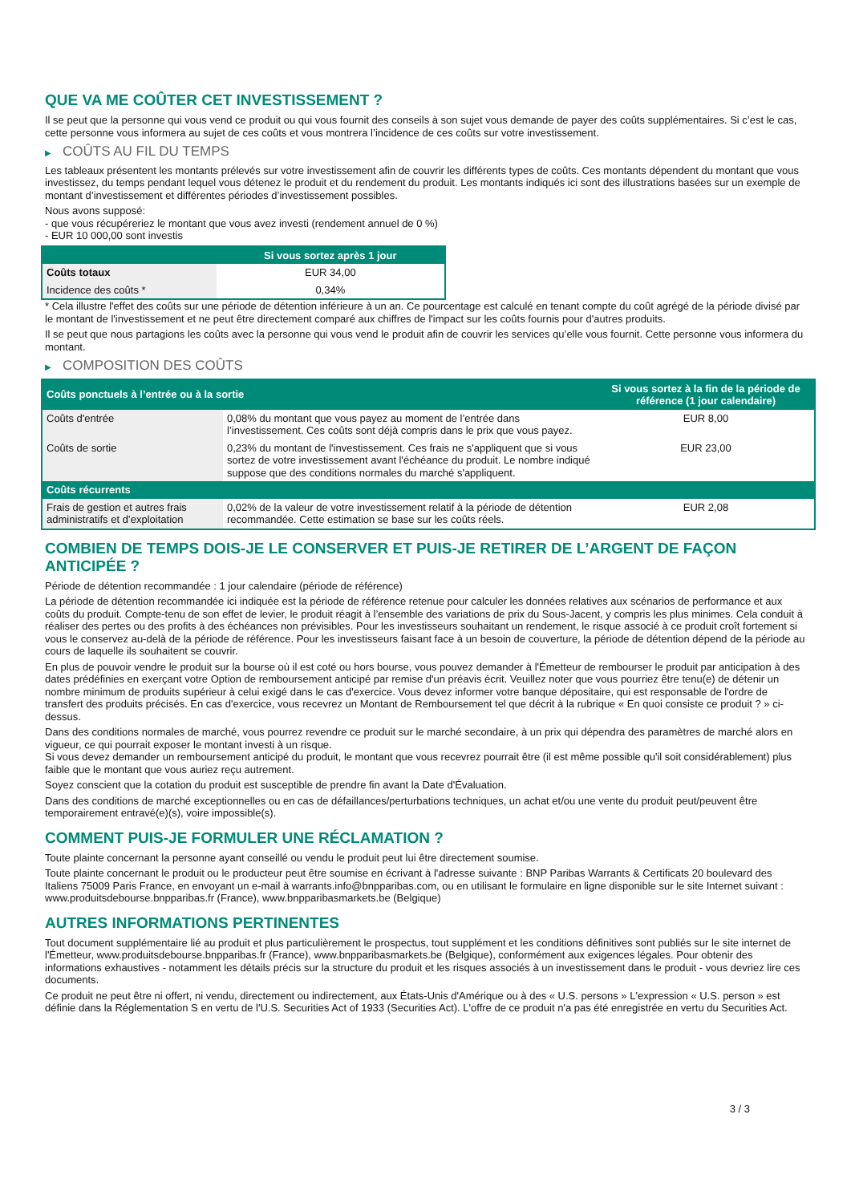QUE VA ME COÛTER CET INVESTISSEMENT ?
Il se peut que la personne qui vous vend ce produit ou qui vous fournit des conseils à son sujet vous demande de payer des coûts supplémentaires. Si c’est le cas, cette personne vous informera au sujet de ces coûts et vous montrera l’incidence de ces coûts sur votre investissement.
▶ COÛTS AU FIL DU TEMPS
Les tableaux présentent les montants prélevés sur votre investissement afin de couvrir les différents types de coûts. Ces montants dépendent du montant que vous investissez, du temps pendant lequel vous détenez le produit et du rendement du produit. Les montants indiqués ici sont des illustrations basées sur un exemple de montant d’investissement et différentes périodes d’investissement possibles.
Nous avons supposé:
- que vous récupéreriez le montant que vous avez investi (rendement annuel de 0 %)
- EUR 10 000,00 sont investis
| | Si vous sortez après 1 jour |
| --- | --- |
| Coûts totaux | EUR 34,00 |
| Incidence des coûts * | 0,34% |
* Cela illustre l'effet des coûts sur une période de détention inférieure à un an. Ce pourcentage est calculé en tenant compte du coût agrégé de la période divisé par le montant de l'investissement et ne peut être directement comparé aux chiffres de l'impact sur les coûts fournis pour d'autres produits.
Il se peut que nous partagions les coûts avec la personne qui vous vend le produit afin de couvrir les services qu’elle vous fournit. Cette personne vous informera du montant.
▶ COMPOSITION DES COÛTS
| Coûts ponctuels à l’entrée ou à la sortie | | Si vous sortez à la fin de la période de référence (1 jour calendaire) |
| --- | --- | --- |
| Coûts d'entrée | 0,08% du montant que vous payez au moment de l’entrée dans l’investissement. Ces coûts sont déjà compris dans le prix que vous payez. | EUR 8,00 |
| Coûts de sortie | 0,23% du montant de l'investissement. Ces frais ne s'appliquent que si vous sortez de votre investissement avant l'échéance du produit. Le nombre indiqué suppose que des conditions normales du marché s'appliquent. | EUR 23,00 |
| Coûts récurrents | | |
| Frais de gestion et autres frais administratifs et d’exploitation | 0,02% de la valeur de votre investissement relatif à la période de détention recommandée. Cette estimation se base sur les coûts réels. | EUR 2,08 |
COMBIEN DE TEMPS DOIS-JE LE CONSERVER ET PUIS-JE RETIRER DE L’ARGENT DE FAÇON ANTICIPÉE ?
Période de détention recommandée : 1 jour calendaire (période de référence)
La période de détention recommandée ici indiquée est la période de référence retenue pour calculer les données relatives aux scénarios de performance et aux coûts du produit. Compte-tenu de son effet de levier, le produit réagit à l’ensemble des variations de prix du Sous-Jacent, y compris les plus minimes. Cela conduit à réaliser des pertes ou des profits à des échéances non prévisibles. Pour les investisseurs souhaitant un rendement, le risque associé à ce produit croît fortement si vous le conservez au-delà de la période de référence. Pour les investisseurs faisant face à un besoin de couverture, la période de détention dépend de la période au cours de laquelle ils souhaitent se couvrir.
En plus de pouvoir vendre le produit sur la bourse où il est coté ou hors bourse, vous pouvez demander à l'Émetteur de rembourser le produit par anticipation à des dates prédéfinies en exerçant votre Option de remboursement anticipé par remise d'un préavis écrit. Veuillez noter que vous pourriez être tenu(e) de détenir un nombre minimum de produits supérieur à celui exigé dans le cas d'exercice. Vous devez informer votre banque dépositaire, qui est responsable de l'ordre de transfert des produits précisés. En cas d'exercice, vous recevrez un Montant de Remboursement tel que décrit à la rubrique « En quoi consiste ce produit ? » ci-dessus.
Dans des conditions normales de marché, vous pourrez revendre ce produit sur le marché secondaire, à un prix qui dépendra des paramètres de marché alors en vigueur, ce qui pourrait exposer le montant investi à un risque.
Si vous devez demander un remboursement anticipé du produit, le montant que vous recevrez pourrait être (il est même possible qu'il soit considérablement) plus faible que le montant que vous auriez reçu autrement.
Soyez conscient que la cotation du produit est susceptible de prendre fin avant la Date d'Évaluation.
Dans des conditions de marché exceptionnelles ou en cas de défaillances/perturbations techniques, un achat et/ou une vente du produit peut/peuvent être temporairement entravé(e)(s), voire impossible(s).
COMMENT PUIS-JE FORMULER UNE RÉCLAMATION ?
Toute plainte concernant la personne ayant conseillé ou vendu le produit peut lui être directement soumise.
Toute plainte concernant le produit ou le producteur peut être soumise en écrivant à l'adresse suivante : BNP Paribas Warrants & Certificats 20 boulevard des Italiens 75009 Paris France, en envoyant un e-mail à warrants.info@bnpparibas.com, ou en utilisant le formulaire en ligne disponible sur le site Internet suivant : www.produitsdebourse.bnpparibas.fr (France), www.bnpparibasmarkets.be (Belgique)
AUTRES INFORMATIONS PERTINENTES
Tout document supplémentaire lié au produit et plus particulièrement le prospectus, tout supplément et les conditions définitives sont publiés sur le site internet de l'Émetteur, www.produitsdebourse.bnpparibas.fr (France), www.bnpparibasmarkets.be (Belgique), conformément aux exigences légales. Pour obtenir des informations exhaustives - notamment les détails précis sur la structure du produit et les risques associés à un investissement dans le produit - vous devriez lire ces documents.
Ce produit ne peut être ni offert, ni vendu, directement ou indirectement, aux États-Unis d'Amérique ou à des « U.S. persons » L'expression « U.S. person » est définie dans la Réglementation S en vertu de l'U.S. Securities Act of 1933 (Securities Act). L'offre de ce produit n'a pas été enregistrée en vertu du Securities Act.
3 / 3